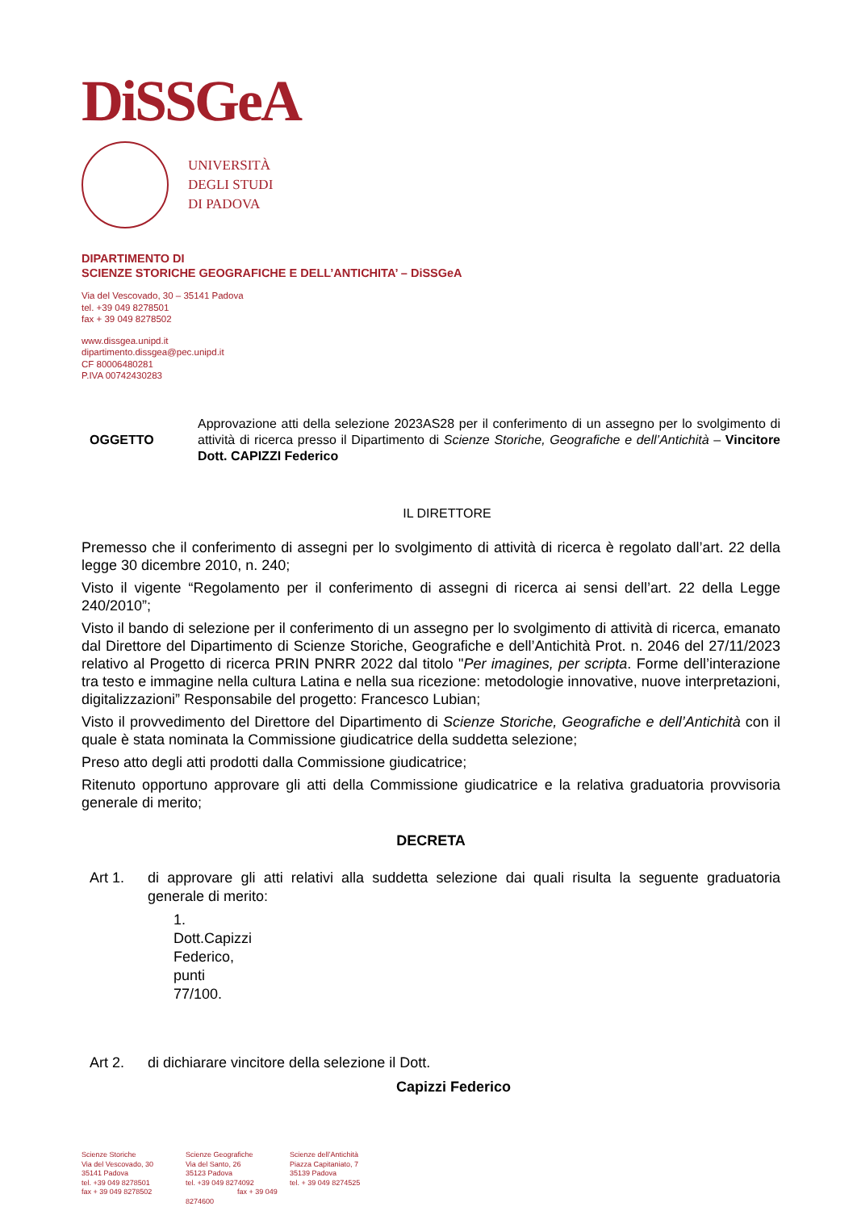DiSSGeA
UNIVERSITÀ
DEGLI STUDI
DI PADOVA
DIPARTIMENTO DI
SCIENZE STORICHE GEOGRAFICHE E DELL’ANTICHITA’ – DiSSGeA
Via del Vescovado, 30 – 35141 Padova
tel. +39 049 8278501
fax + 39 049 8278502
www.dissgea.unipd.it
dipartimento.dissgea@pec.unipd.it
CF 80006480281
P.IVA 00742430283
OGGETTO Approvazione atti della selezione 2023AS28 per il conferimento di un assegno per lo svolgimento di attività di ricerca presso il Dipartimento di Scienze Storiche, Geografiche e dell’Antichità – Vincitore Dott. CAPIZZI Federico
IL DIRETTORE
Premesso che il conferimento di assegni per lo svolgimento di attività di ricerca è regolato dall’art. 22 della legge 30 dicembre 2010, n. 240;
Visto il vigente “Regolamento per il conferimento di assegni di ricerca ai sensi dell’art. 22 della Legge 240/2010”;
Visto il bando di selezione per il conferimento di un assegno per lo svolgimento di attività di ricerca, emanato dal Direttore del Dipartimento di Scienze Storiche, Geografiche e dell’Antichità Prot. n. 2046 del 27/11/2023 relativo al Progetto di ricerca PRIN PNRR 2022 dal titolo "Per imagines, per scripta. Forme dell’interazione tra testo e immagine nella cultura Latina e nella sua ricezione: metodologie innovative, nuove interpretazioni, digitalizzazioni” Responsabile del progetto: Francesco Lubian;
Visto il provvedimento del Direttore del Dipartimento di Scienze Storiche, Geografiche e dell’Antichità con il quale è stata nominata la Commissione giudicatrice della suddetta selezione;
Preso atto degli atti prodotti dalla Commissione giudicatrice;
Ritenuto opportuno approvare gli atti della Commissione giudicatrice e la relativa graduatoria provvisoria generale di merito;
DECRETA
Art 1. di approvare gli atti relativi alla suddetta selezione dai quali risulta la seguente graduatoria generale di merito:
1. Dott.Capizzi Federico, punti 77/100.
Art 2. di dichiarare vincitore della selezione il Dott.
Capizzi Federico
Scienze Storiche
Via del Vescovado, 30
35141 Padova
tel. +39 049 8278501
fax + 39 049 8278502
Scienze Geografiche
Via del Santo, 26
35123 Padova
tel. +39 049 8274092
fax + 39 049 8274600
Scienze dell’Antichità
Piazza Capitaniato, 7
35139 Padova
tel. + 39 049 8274525